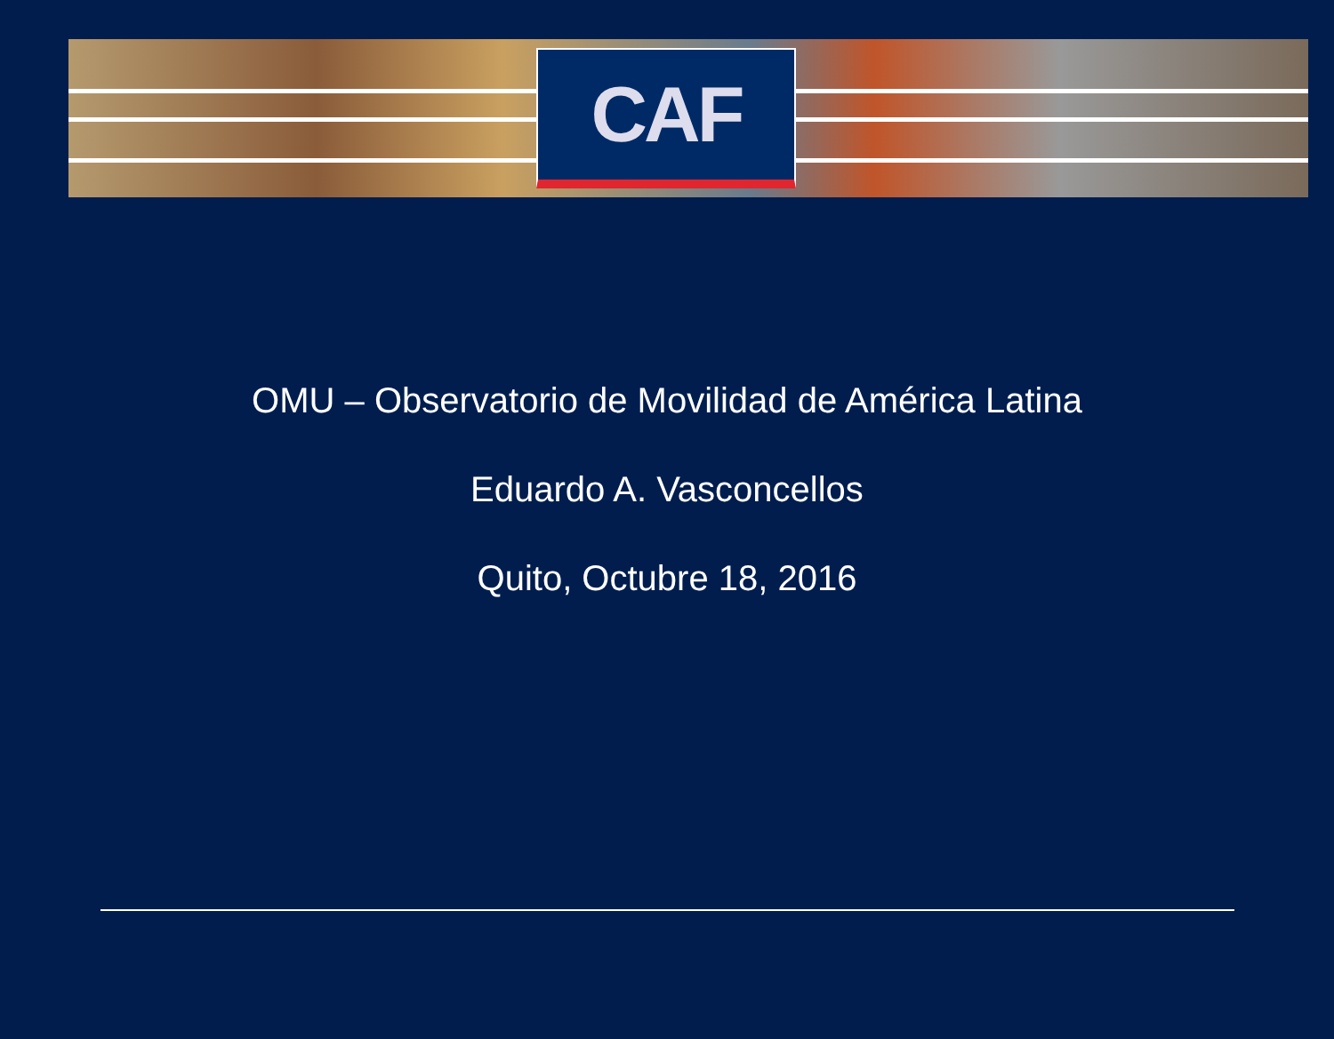CAF
OMU – Observatorio de Movilidad de América Latina
Eduardo A. Vasconcellos
Quito, Octubre 18, 2016